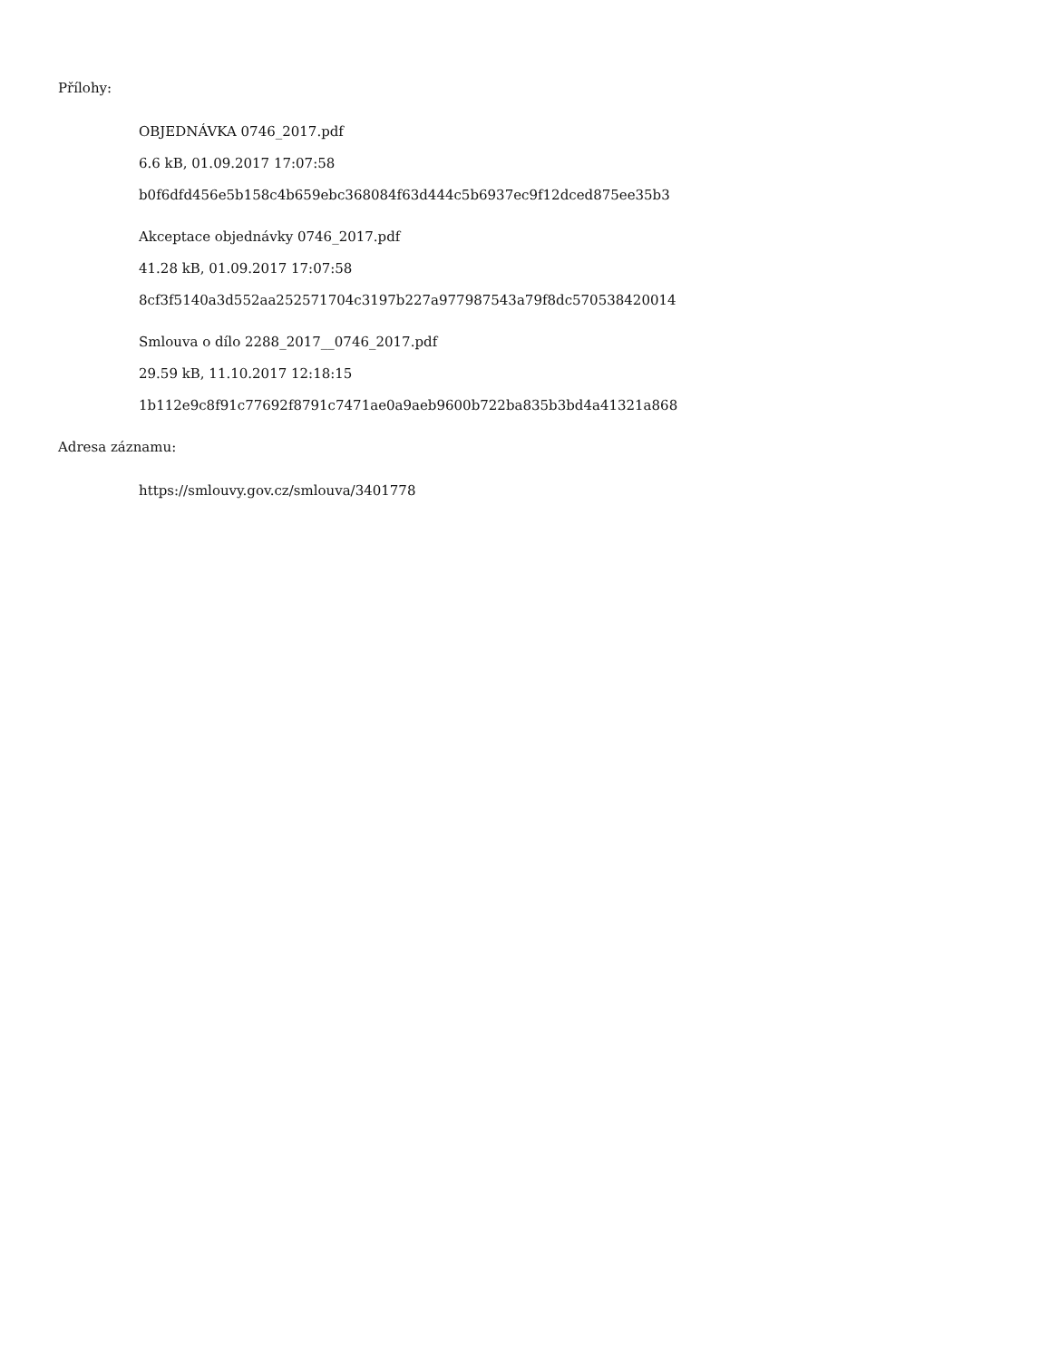Přílohy:
OBJEDNÁVKA 0746_2017.pdf
6.6 kB, 01.09.2017 17:07:58
b0f6dfd456e5b158c4b659ebc368084f63d444c5b6937ec9f12dced875ee35b3
Akceptace objednávky 0746_2017.pdf
41.28 kB, 01.09.2017 17:07:58
8cf3f5140a3d552aa252571704c3197b227a977987543a79f8dc570538420014
Smlouva o dílo 2288_2017__0746_2017.pdf
29.59 kB, 11.10.2017 12:18:15
1b112e9c8f91c77692f8791c7471ae0a9aeb9600b722ba835b3bd4a41321a868
Adresa záznamu:
https://smlouvy.gov.cz/smlouva/3401778